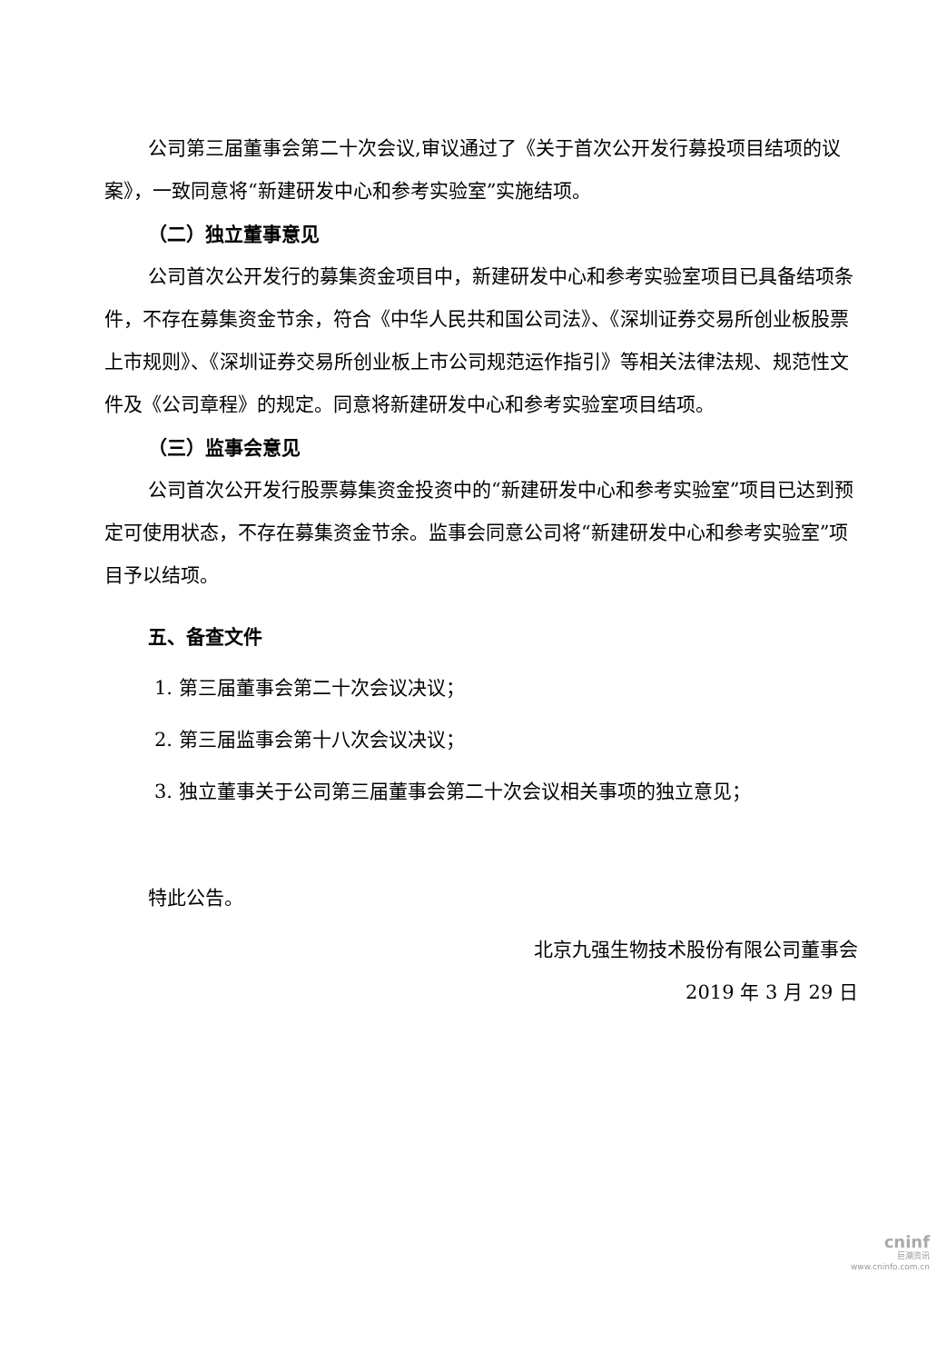公司第三届董事会第二十次会议,审议通过了《关于首次公开发行募投项目结项的议案》，一致同意将“新建研发中心和参考实验室”实施结项。
（二）独立董事意见
公司首次公开发行的募集资金项目中，新建研发中心和参考实验室项目已具备结项条件，不存在募集资金节余，符合《中华人民共和国公司法》、《深圳证券交易所创业板股票上市规则》、《深圳证券交易所创业板上市公司规范运作指引》等相关法律法规、规范性文件及《公司章程》的规定。同意将新建研发中心和参考实验室项目结项。
（三）监事会意见
公司首次公开发行股票募集资金投资中的“新建研发中心和参考实验室”项目已达到预定可使用状态，不存在募集资金节余。监事会同意公司将“新建研发中心和参考实验室”项目予以结项。
五、备查文件
1. 第三届董事会第二十次会议决议；
2. 第三届监事会第十八次会议决议；
3. 独立董事关于公司第三届董事会第二十次会议相关事项的独立意见；
特此公告。
北京九强生物技术股份有限公司董事会
2019 年 3 月 29 日
cninf
巨潮资讯
www.cninfo.com.cn